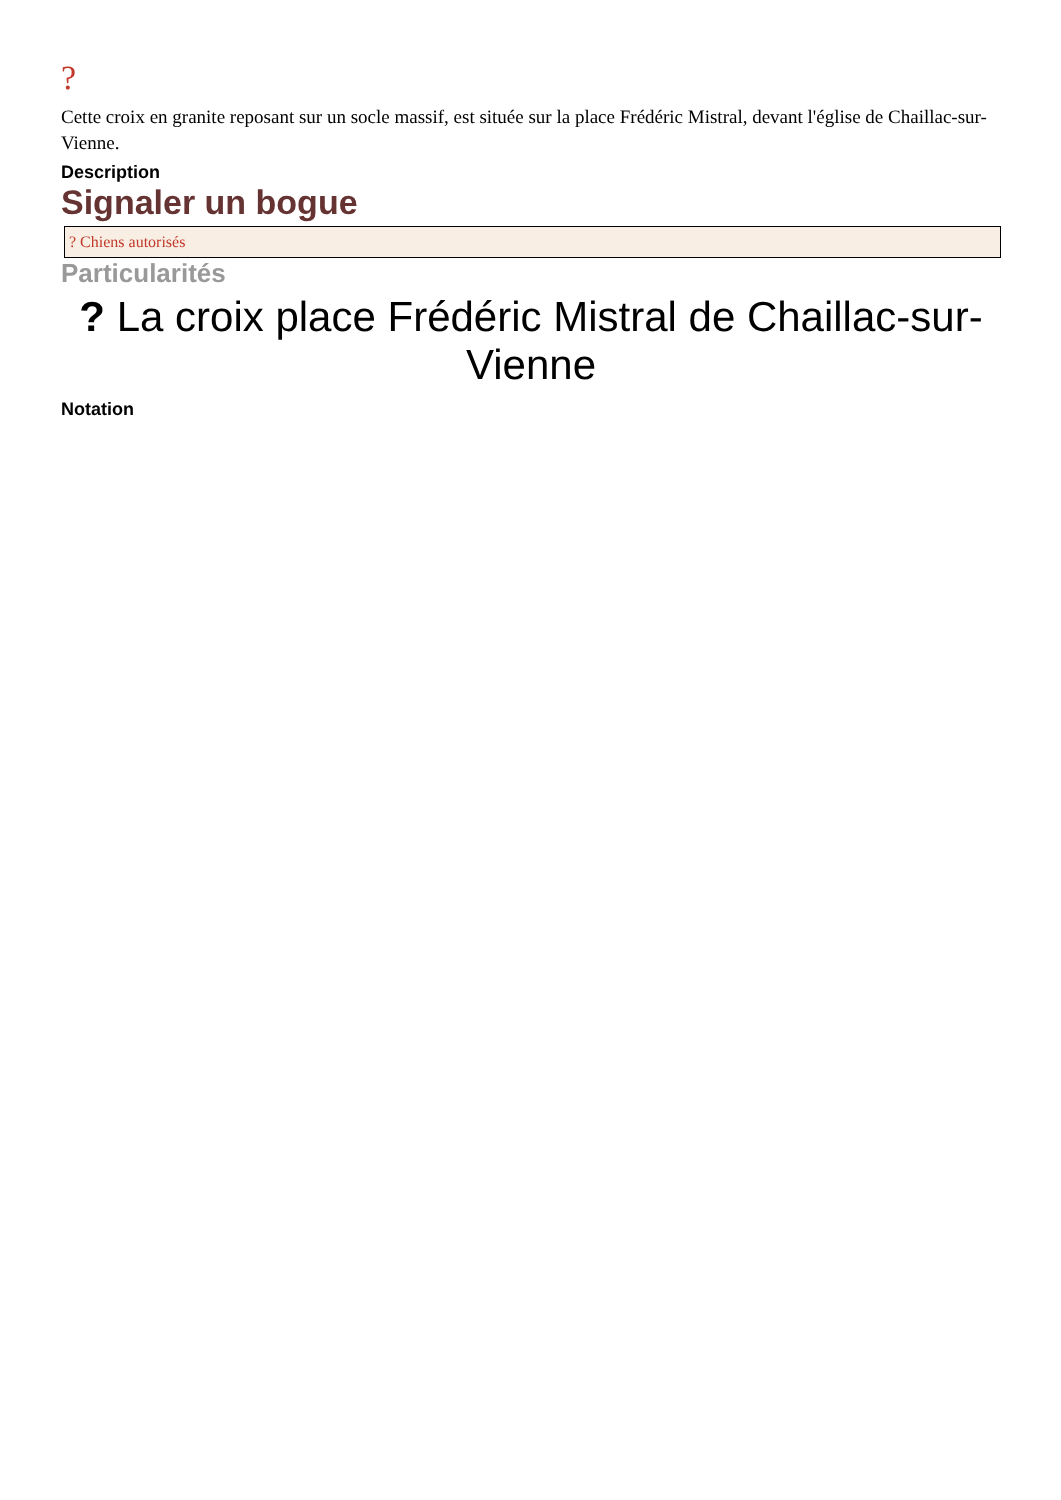?
Cette croix en granite reposant sur un socle massif, est située sur la place Frédéric Mistral, devant l'église de Chaillac-sur-Vienne.
Description
Signaler un bogue
? Chiens autorisés
Particularités
? La croix place Frédéric Mistral de Chaillac-sur-Vienne
Notation